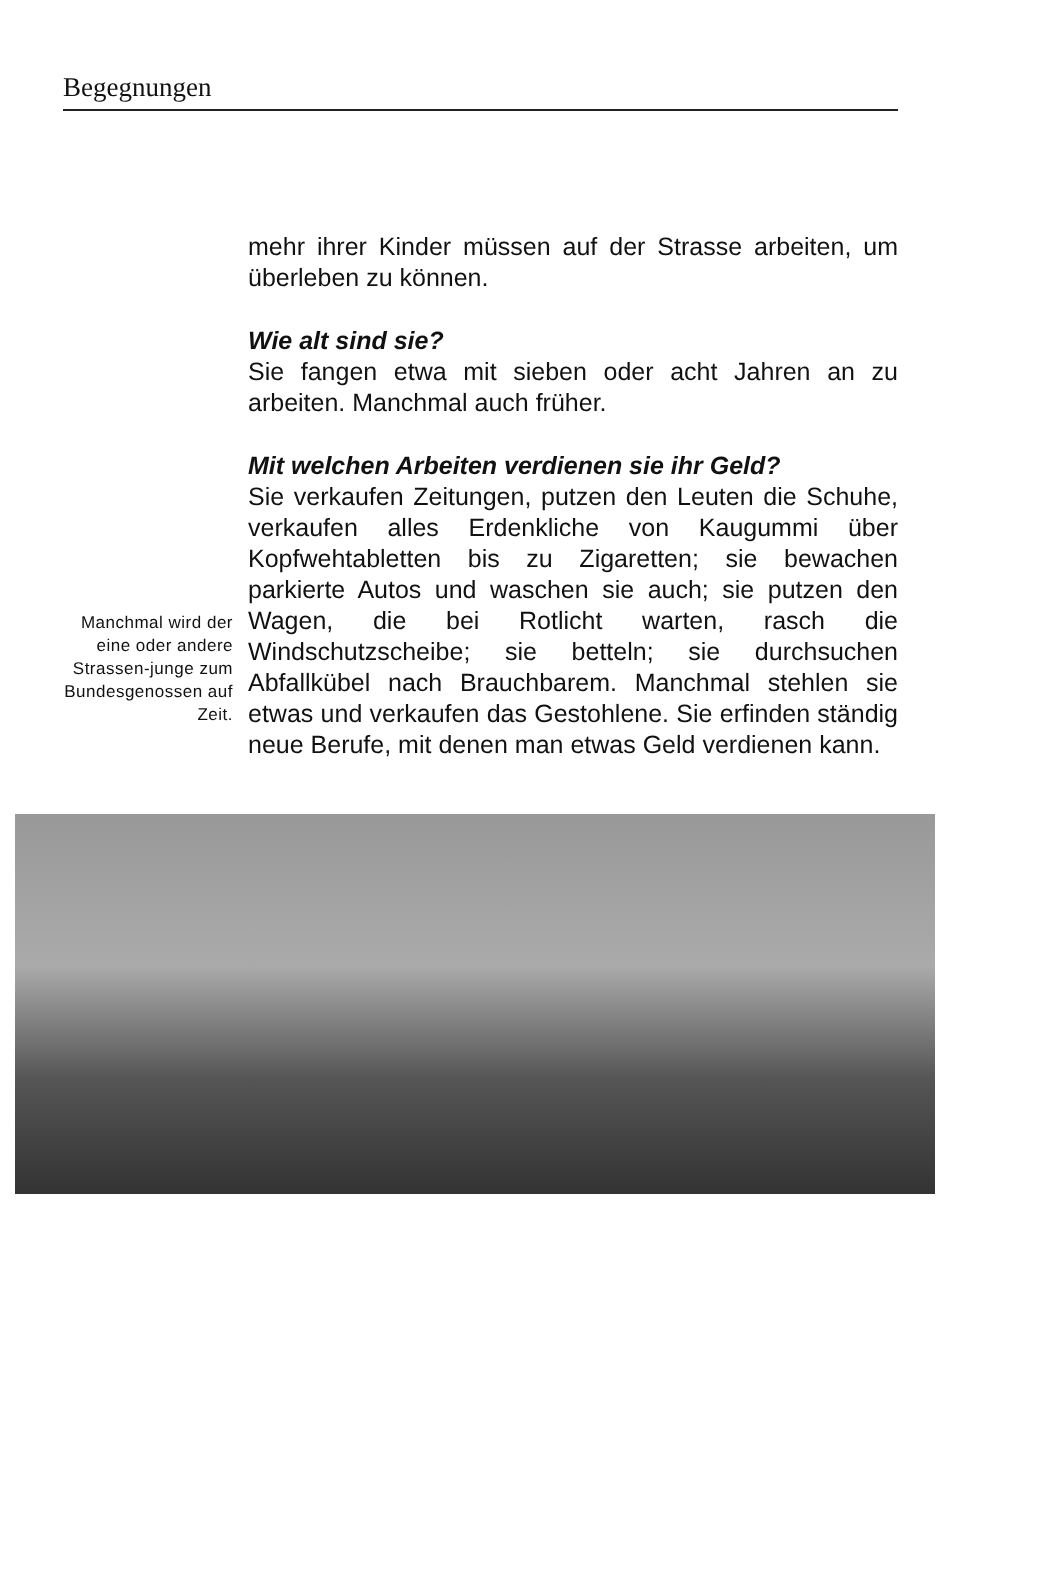Begegnungen
Manchmal wird der eine oder andere Strassen-junge zum Bundesgenossen auf Zeit.
mehr ihrer Kinder müssen auf der Strasse arbeiten, um überleben zu können.
Wie alt sind sie?
Sie fangen etwa mit sieben oder acht Jahren an zu arbeiten. Manchmal auch früher.
Mit welchen Arbeiten verdienen sie ihr Geld?
Sie verkaufen Zeitungen, putzen den Leuten die Schuhe, verkaufen alles Erdenkliche von Kaugummi über Kopfwehtabletten bis zu Zigaretten; sie bewachen parkierte Autos und waschen sie auch; sie putzen den Wagen, die bei Rotlicht warten, rasch die Windschutzscheibe; sie betteln; sie durchsuchen Abfallkübel nach Brauchbarem. Manchmal stehlen sie etwas und verkaufen das Gestohlene. Sie erfinden ständig neue Berufe, mit denen man etwas Geld verdienen kann.